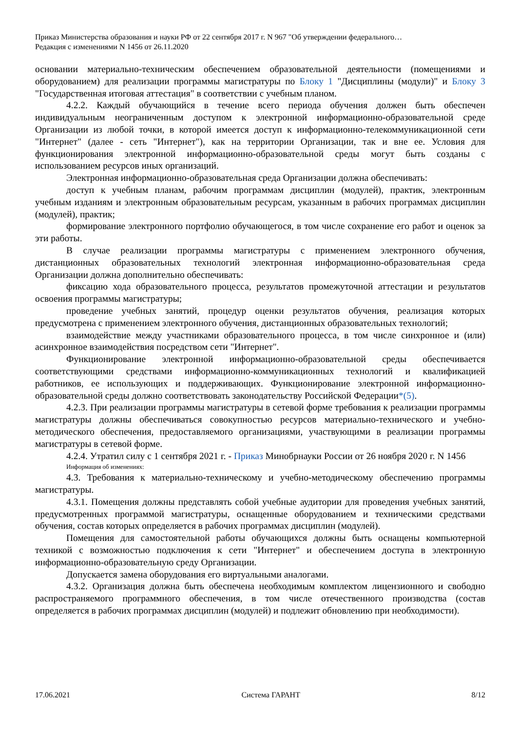Приказ Министерства образования и науки РФ от 22 сентября 2017 г. N 967 "Об утверждении федерального…
Редакция с изменениями N 1456 от 26.11.2020
основании материально-техническим обеспечением образовательной деятельности (помещениями и оборудованием) для реализации программы магистратуры по Блоку 1 "Дисциплины (модули)" и Блоку 3 "Государственная итоговая аттестация" в соответствии с учебным планом.
4.2.2. Каждый обучающийся в течение всего периода обучения должен быть обеспечен индивидуальным неограниченным доступом к электронной информационно-образовательной среде Организации из любой точки, в которой имеется доступ к информационно-телекоммуникационной сети "Интернет" (далее - сеть "Интернет"), как на территории Организации, так и вне ее. Условия для функционирования электронной информационно-образовательной среды могут быть созданы с использованием ресурсов иных организаций.
Электронная информационно-образовательная среда Организации должна обеспечивать:
доступ к учебным планам, рабочим программам дисциплин (модулей), практик, электронным учебным изданиям и электронным образовательным ресурсам, указанным в рабочих программах дисциплин (модулей), практик;
формирование электронного портфолио обучающегося, в том числе сохранение его работ и оценок за эти работы.
В случае реализации программы магистратуры с применением электронного обучения, дистанционных образовательных технологий электронная информационно-образовательная среда Организации должна дополнительно обеспечивать:
фиксацию хода образовательного процесса, результатов промежуточной аттестации и результатов освоения программы магистратуры;
проведение учебных занятий, процедур оценки результатов обучения, реализация которых предусмотрена с применением электронного обучения, дистанционных образовательных технологий;
взаимодействие между участниками образовательного процесса, в том числе синхронное и (или) асинхронное взаимодействия посредством сети "Интернет".
Функционирование электронной информационно-образовательной среды обеспечивается соответствующими средствами информационно-коммуникационных технологий и квалификацией работников, ее использующих и поддерживающих. Функционирование электронной информационно-образовательной среды должно соответствовать законодательству Российской Федерации*(5).
4.2.3. При реализации программы магистратуры в сетевой форме требования к реализации программы магистратуры должны обеспечиваться совокупностью ресурсов материально-технического и учебно-методического обеспечения, предоставляемого организациями, участвующими в реализации программы магистратуры в сетевой форме.
4.2.4. Утратил силу с 1 сентября 2021 г. - Приказ Минобрнауки России от 26 ноября 2020 г. N 1456
Информация об изменениях:
4.3. Требования к материально-техническому и учебно-методическому обеспечению программы магистратуры.
4.3.1. Помещения должны представлять собой учебные аудитории для проведения учебных занятий, предусмотренных программой магистратуры, оснащенные оборудованием и техническими средствами обучения, состав которых определяется в рабочих программах дисциплин (модулей).
Помещения для самостоятельной работы обучающихся должны быть оснащены компьютерной техникой с возможностью подключения к сети "Интернет" и обеспечением доступа в электронную информационно-образовательную среду Организации.
Допускается замена оборудования его виртуальными аналогами.
4.3.2. Организация должна быть обеспечена необходимым комплектом лицензионного и свободно распространяемого программного обеспечения, в том числе отечественного производства (состав определяется в рабочих программах дисциплин (модулей) и подлежит обновлению при необходимости).
17.06.2021 Система ГАРАНТ 8/12